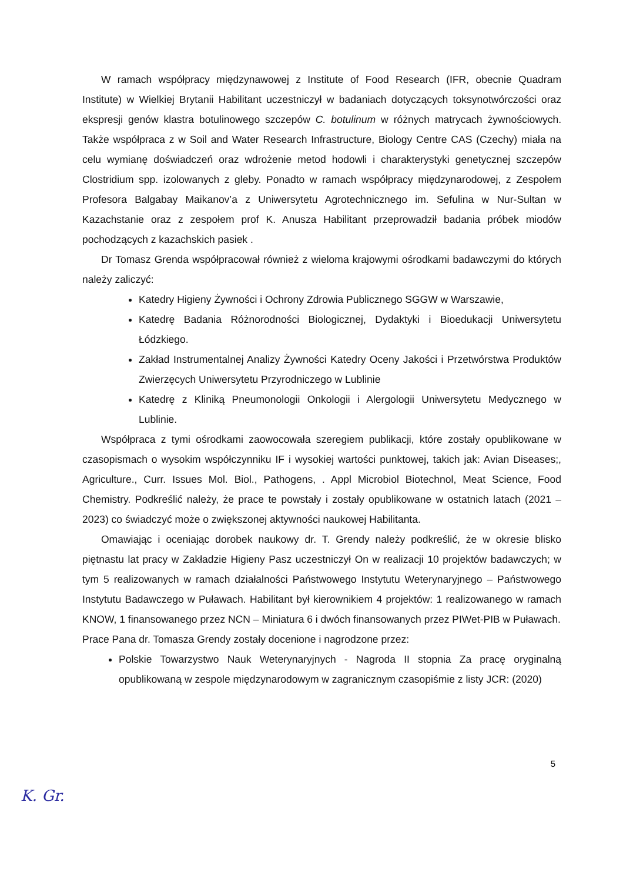W ramach współpracy międzynawowej z Institute of Food Research (IFR, obecnie Quadram Institute) w Wielkiej Brytanii Habilitant uczestniczył w badaniach dotyczących toksynotwórczości oraz ekspresji genów klastra botulinowego szczepów C. botulinum w różnych matrycach żywnościowych. Także współpraca z w Soil and Water Research Infrastructure, Biology Centre CAS (Czechy) miała na celu wymianę doświadczeń oraz wdrożenie metod hodowli i charakterystyki genetycznej szczepów Clostridium spp. izolowanych z gleby. Ponadto w ramach współpracy międzynarodowej, z Zespołem Profesora Balgabay Maikanov’a z Uniwersytetu Agrotechnicznego im. Sefulina w Nur-Sultan w Kazachstanie oraz z zespołem prof K. Anusza Habilitant przeprowadził badania próbek miodów pochodzących z kazachskich pasiek .
Dr Tomasz Grenda współpracował również z wieloma krajowymi ośrodkami badawczymi do których należy zaliczyć:
Katedry Higieny Żywności i Ochrony Zdrowia Publicznego SGGW w Warszawie,
Katedrę Badania Różnorodności Biologicznej, Dydaktyki i Bioedukacji Uniwersytetu Łódzkiego.
Zakład Instrumentalnej Analizy Żywności Katedry Oceny Jakości i Przetwórstwa Produktów Zwierzęcych Uniwersytetu Przyrodniczego w Lublinie
Katedrę z Kliniką Pneumonologii Onkologii i Alergologii Uniwersytetu Medycznego w Lublinie.
Współpraca z tymi ośrodkami zaowocowała szeregiem publikacji, które zostały opublikowane w czasopismach o wysokim współczynniku IF i wysokiej wartości punktowej, takich jak: Avian Diseases;, Agriculture., Curr. Issues Mol. Biol., Pathogens, . Appl Microbiol Biotechnol, Meat Science, Food Chemistry. Podkreślić należy, że prace te powstały i zostały opublikowane w ostatnich latach (2021 – 2023) co świadczyć może o zwiększonej aktywności naukowej Habilitanta.
Omawiając i oceniając dorobek naukowy dr. T. Grendy należy podkreślić, że w okresie blisko piętnastu lat pracy w Zakładzie Higieny Pasz uczestniczył On w realizacji 10 projektów badawczych; w tym 5 realizowanych w ramach działalności Państwowego Instytutu Weterynaryjnego – Państwowego Instytutu Badawczego w Puławach. Habilitant był kierownikiem 4 projektów: 1 realizowanego w ramach KNOW, 1 finansowanego przez NCN – Miniatura 6 i dwóch finansowanych przez PIWet-PIB w Puławach.
Prace Pana dr. Tomasza Grendy zostały docenione i nagrodzone przez:
Polskie Towarzystwo Nauk Weterynaryjnych - Nagroda II stopnia Za pracę oryginalną opublikowaną w zespole międzynarodowym w zagranicznym czasopiśmie z listy JCR: (2020)
5
K. Gr.